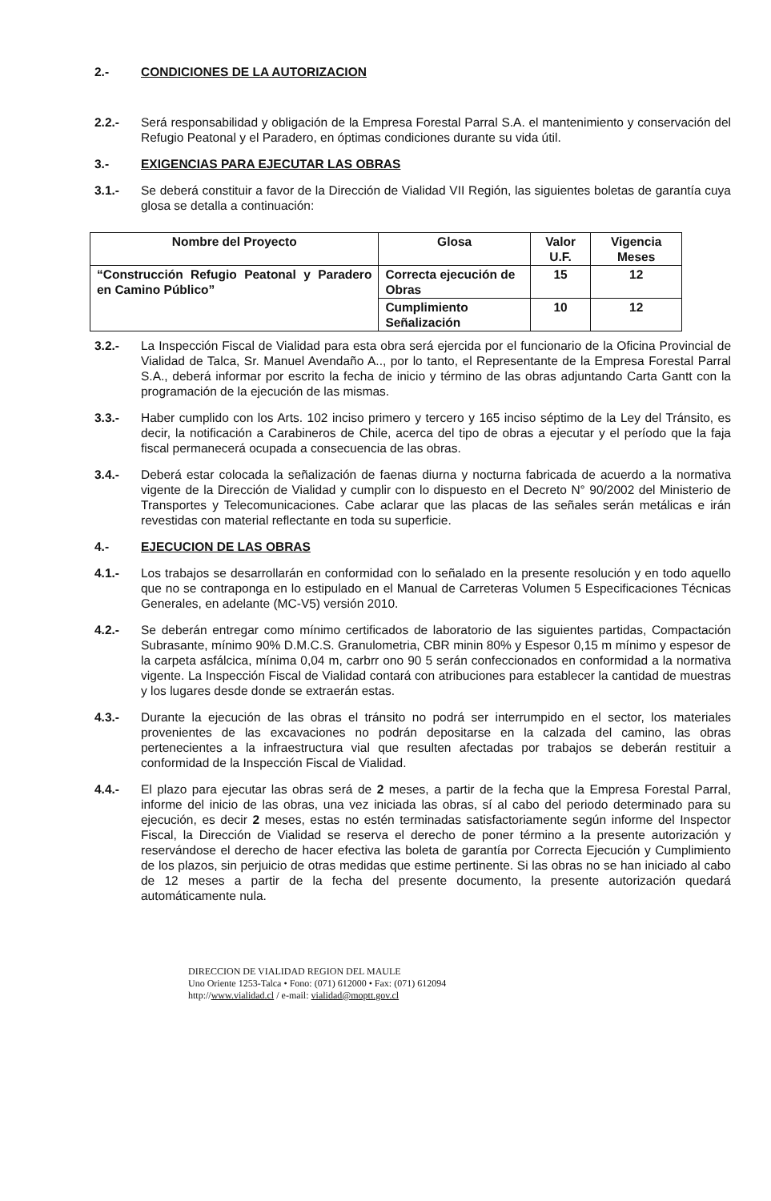2.- CONDICIONES DE LA AUTORIZACION
2.2.- Será responsabilidad y obligación de la Empresa Forestal Parral S.A. el mantenimiento y conservación del Refugio Peatonal y el Paradero, en óptimas condiciones durante su vida útil.
3.- EXIGENCIAS PARA EJECUTAR LAS OBRAS
3.1.- Se deberá constituir a favor de la Dirección de Vialidad VII Región, las siguientes boletas de garantía cuya glosa se detalla a continuación:
| Nombre del Proyecto | Glosa | Valor U.F. | Vigencia Meses |
| --- | --- | --- | --- |
| “Construcción Refugio Peatonal y Paradero en Camino Público” | Correcta ejecución de Obras | 15 | 12 |
| | Cumplimiento Señalización | 10 | 12 |
3.2.- La Inspección Fiscal de Vialidad para esta obra será ejercida por el funcionario de la Oficina Provincial de Vialidad de Talca, Sr. Manuel Avendaño A.., por lo tanto, el Representante de la Empresa Forestal Parral S.A., deberá informar por escrito la fecha de inicio y término de las obras adjuntando Carta Gantt con la programación de la ejecución de las mismas.
3.3.- Haber cumplido con los Arts. 102 inciso primero y tercero y 165 inciso séptimo de la Ley del Tránsito, es decir, la notificación a Carabineros de Chile, acerca del tipo de obras a ejecutar y el período que la faja fiscal permanecerá ocupada a consecuencia de las obras.
3.4.- Deberá estar colocada la señalización de faenas diurna y nocturna fabricada de acuerdo a la normativa vigente de la Dirección de Vialidad y cumplir con lo dispuesto en el Decreto N° 90/2002 del Ministerio de Transportes y Telecomunicaciones. Cabe aclarar que las placas de las señales serán metálicas e irán revestidas con material reflectante en toda su superficie.
4.- EJECUCION DE LAS OBRAS
4.1.- Los trabajos se desarrollarán en conformidad con lo señalado en la presente resolución y en todo aquello que no se contraponga en lo estipulado en el Manual de Carreteras Volumen 5 Especificaciones Técnicas Generales, en adelante (MC-V5) versión 2010.
4.2.- Se deberán entregar como mínimo certificados de laboratorio de las siguientes partidas, Compactación Subrasante, mínimo 90% D.M.C.S. Granulometria, CBR minin 80% y Espesor 0,15 m mínimo y espesor de la carpeta asfálcica, mínima 0,04 m, carbrr ono 90 5 serán confeccionados en conformidad a la normativa vigente. La Inspección Fiscal de Vialidad contará con atribuciones para establecer la cantidad de muestras y los lugares desde donde se extraerán estas.
4.3.- Durante la ejecución de las obras el tránsito no podrá ser interrumpido en el sector, los materiales provenientes de las excavaciones no podrán depositarse en la calzada del camino, las obras pertenecientes a la infraestructura vial que resulten afectadas por trabajos se deberán restituir a conformidad de la Inspección Fiscal de Vialidad.
4.4.- El plazo para ejecutar las obras será de 2 meses, a partir de la fecha que la Empresa Forestal Parral, informe del inicio de las obras, una vez iniciada las obras, sí al cabo del periodo determinado para su ejecución, es decir 2 meses, estas no estén terminadas satisfactoriamente según informe del Inspector Fiscal, la Dirección de Vialidad se reserva el derecho de poner término a la presente autorización y reservándose el derecho de hacer efectiva las boleta de garantía por Correcta Ejecución y Cumplimiento de los plazos, sin perjuicio de otras medidas que estime pertinente. Si las obras no se han iniciado al cabo de 12 meses a partir de la fecha del presente documento, la presente autorización quedará automáticamente nula.
DIRECCION DE VIALIDAD REGION DEL MAULE
Uno Oriente 1253-Talca • Fono: (071) 612000 • Fax: (071) 612094
http://www.vialidad.cl / e-mail: vialidad@moptt.gov.cl